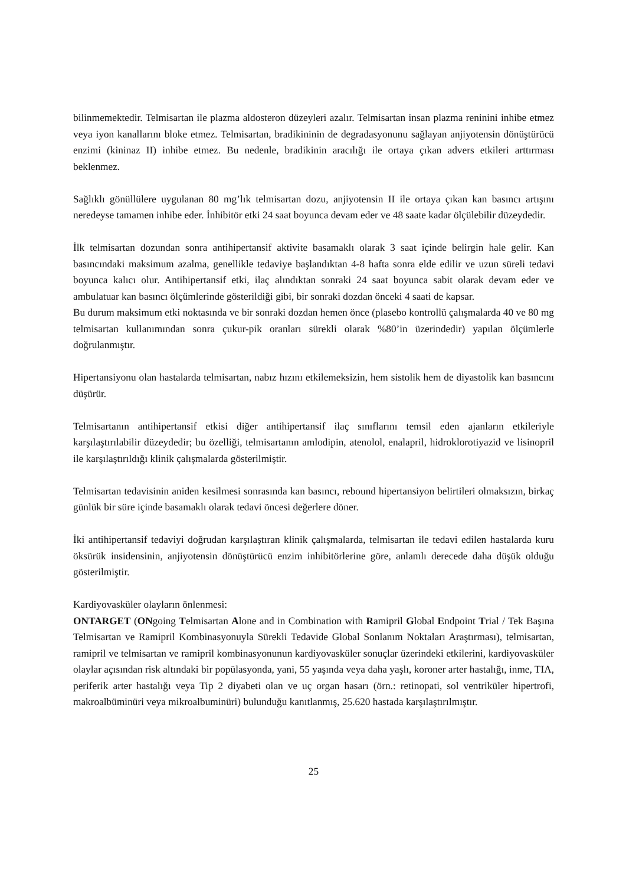bilinmemektedir. Telmisartan ile plazma aldosteron düzeyleri azalır. Telmisartan insan plazma reninini inhibe etmez veya iyon kanallarını bloke etmez. Telmisartan, bradikininin de degradasyonunu sağlayan anjiyotensin dönüştürücü enzimi (kininaz II) inhibe etmez. Bu nedenle, bradikinin aracılığı ile ortaya çıkan advers etkileri arttırması beklenmez.
Sağlıklı gönüllülere uygulanan 80 mg’lık telmisartan dozu, anjiyotensin II ile ortaya çıkan kan basıncı artışını neredeyse tamamen inhibe eder. İnhibitör etki 24 saat boyunca devam eder ve 48 saate kadar ölçülebilir düzeydedir.
İlk telmisartan dozundan sonra antihipertansif aktivite basamaklı olarak 3 saat içinde belirgin hale gelir. Kan basıncındaki maksimum azalma, genellikle tedaviye başlandıktan 4-8 hafta sonra elde edilir ve uzun süreli tedavi boyunca kalıcı olur. Antihipertansif etki, ilaç alındıktan sonraki 24 saat boyunca sabit olarak devam eder ve ambulatuar kan basıncı ölçümlerinde gösterildiği gibi, bir sonraki dozdan önceki 4 saati de kapsar.
Bu durum maksimum etki noktasında ve bir sonraki dozdan hemen önce (plasebo kontrollü çalışmalarda 40 ve 80 mg telmisartan kullanımından sonra çukur-pik oranları sürekli olarak %80’in üzerindedir) yapılan ölçümlerle doğrulanmıştır.
Hipertansiyonu olan hastalarda telmisartan, nabız hızını etkilemeksizin, hem sistolik hem de diyastolik kan basıncını düşürür.
Telmisartanın antihipertansif etkisi diğer antihipertansif ilaç sınıflarını temsil eden ajanların etkileriyle karşılaştırılabilir düzeydedir; bu özelliği, telmisartanın amlodipin, atenolol, enalapril, hidroklorotiyazid ve lisinopril ile karşılaştırıldığı klinik çalışmalarda gösterilmiştir.
Telmisartan tedavisinin aniden kesilmesi sonrasında kan basıncı, rebound hipertansiyon belirtileri olmaksızın, birkaç günlük bir süre içinde basamaklı olarak tedavi öncesi değerlere döner.
İki antihipertansif tedaviyi doğrudan karşılaştıran klinik çalışmalarda, telmisartan ile tedavi edilen hastalarda kuru öksürük insidensinin, anjiyotensin dönüştürücü enzim inhibitörlerine göre, anlamlı derecede daha düşük olduğu gösterilmiştir.
Kardiyovasküler olayların önlenmesi:
ONTARGET (ONgoing Telmisartan Alone and in Combination with Ramipril Global Endpoint Trial / Tek Başına Telmisartan ve Ramipril Kombinasyonuyla Sürekli Tedavide Global Sonlanım Noktaları Araştırması), telmisartan, ramipril ve telmisartan ve ramipril kombinasyonunun kardiyovasküler sonuçlar üzerindeki etkilerini, kardiyovasküler olaylar açısından risk altındaki bir popülasyonda, yani, 55 yaşında veya daha yaşlı, koroner arter hastalığı, inme, TIA, periferik arter hastalığı veya Tip 2 diyabeti olan ve uç organ hasarı (örn.: retinopati, sol ventriküler hipertrofi, makroalbüminüri veya mikroalbuminüri) bulunduğu kanıtlanmış, 25.620 hastada karşılaştırılmıştır.
25